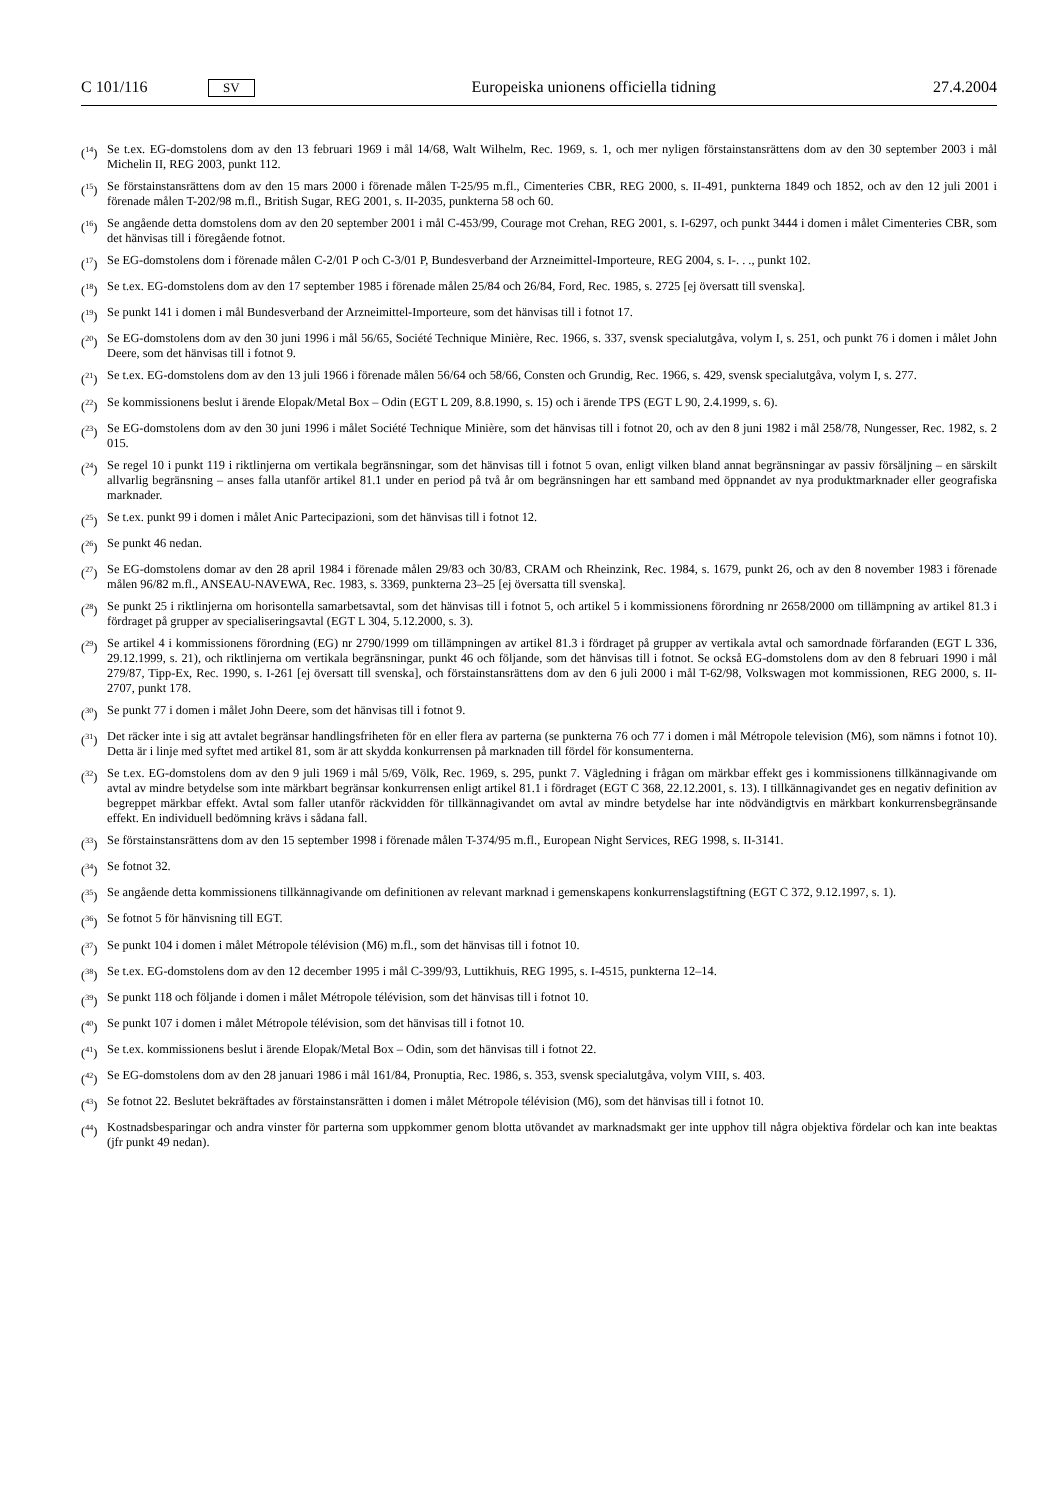C 101/116 SV Europeiska unionens officiella tidning 27.4.2004
(<sup>14</sup>) Se t.ex. EG-domstolens dom av den 13 februari 1969 i mål 14/68, Walt Wilhelm, Rec. 1969, s. 1, och mer nyligen förstainstansrättens dom av den 30 september 2003 i mål Michelin II, REG 2003, punkt 112.
(<sup>15</sup>) Se förstainstansrättens dom av den 15 mars 2000 i förenade målen T-25/95 m.fl., Cimenteries CBR, REG 2000, s. II-491, punkterna 1849 och 1852, och av den 12 juli 2001 i förenade målen T-202/98 m.fl., British Sugar, REG 2001, s. II-2035, punkterna 58 och 60.
(<sup>16</sup>) Se angående detta domstolens dom av den 20 september 2001 i mål C-453/99, Courage mot Crehan, REG 2001, s. I-6297, och punkt 3444 i domen i målet Cimenteries CBR, som det hänvisas till i föregående fotnot.
(<sup>17</sup>) Se EG-domstolens dom i förenade målen C-2/01 P och C-3/01 P, Bundesverband der Arzneimittel-Importeure, REG 2004, s. I-. . ., punkt 102.
(<sup>18</sup>) Se t.ex. EG-domstolens dom av den 17 september 1985 i förenade målen 25/84 och 26/84, Ford, Rec. 1985, s. 2725 [ej översatt till svenska].
(<sup>19</sup>) Se punkt 141 i domen i mål Bundesverband der Arzneimittel-Importeure, som det hänvisas till i fotnot 17.
(<sup>20</sup>) Se EG-domstolens dom av den 30 juni 1996 i mål 56/65, Société Technique Minière, Rec. 1966, s. 337, svensk specialutgåva, volym I, s. 251, och punkt 76 i domen i målet John Deere, som det hänvisas till i fotnot 9.
(<sup>21</sup>) Se t.ex. EG-domstolens dom av den 13 juli 1966 i förenade målen 56/64 och 58/66, Consten och Grundig, Rec. 1966, s. 429, svensk specialutgåva, volym I, s. 277.
(<sup>22</sup>) Se kommissionens beslut i ärende Elopak/Metal Box – Odin (EGT L 209, 8.8.1990, s. 15) och i ärende TPS (EGT L 90, 2.4.1999, s. 6).
(<sup>23</sup>) Se EG-domstolens dom av den 30 juni 1996 i målet Société Technique Minière, som det hänvisas till i fotnot 20, och av den 8 juni 1982 i mål 258/78, Nungesser, Rec. 1982, s. 2 015.
(<sup>24</sup>) Se regel 10 i punkt 119 i riktlinjerna om vertikala begränsningar, som det hänvisas till i fotnot 5 ovan, enligt vilken bland annat begränsningar av passiv försäljning – en särskilt allvarlig begränsning – anses falla utanför artikel 81.1 under en period på två år om begränsningen har ett samband med öppnandet av nya produktmarknader eller geografiska marknader.
(<sup>25</sup>) Se t.ex. punkt 99 i domen i målet Anic Partecipazioni, som det hänvisas till i fotnot 12.
(<sup>26</sup>) Se punkt 46 nedan.
(<sup>27</sup>) Se EG-domstolens domar av den 28 april 1984 i förenade målen 29/83 och 30/83, CRAM och Rheinzink, Rec. 1984, s. 1679, punkt 26, och av den 8 november 1983 i förenade målen 96/82 m.fl., ANSEAU-NAVEWA, Rec. 1983, s. 3369, punkterna 23–25 [ej översatta till svenska].
(<sup>28</sup>) Se punkt 25 i riktlinjerna om horisontella samarbetsavtal, som det hänvisas till i fotnot 5, och artikel 5 i kommissionens förordning nr 2658/2000 om tillämpning av artikel 81.3 i fördraget på grupper av specialiseringsavtal (EGT L 304, 5.12.2000, s. 3).
(<sup>29</sup>) Se artikel 4 i kommissionens förordning (EG) nr 2790/1999 om tillämpningen av artikel 81.3 i fördraget på grupper av vertikala avtal och samordnade förfaranden (EGT L 336, 29.12.1999, s. 21), och riktlinjerna om vertikala begränsningar, punkt 46 och följande, som det hänvisas till i fotnot. Se också EG-domstolens dom av den 8 februari 1990 i mål 279/87, Tipp-Ex, Rec. 1990, s. I-261 [ej översatt till svenska], och förstainstansrättens dom av den 6 juli 2000 i mål T-62/98, Volkswagen mot kommissionen, REG 2000, s. II-2707, punkt 178.
(<sup>30</sup>) Se punkt 77 i domen i målet John Deere, som det hänvisas till i fotnot 9.
(<sup>31</sup>) Det räcker inte i sig att avtalet begränsar handlingsfriheten för en eller flera av parterna (se punkterna 76 och 77 i domen i mål Métropole television (M6), som nämns i fotnot 10). Detta är i linje med syftet med artikel 81, som är att skydda konkurrensen på marknaden till fördel för konsumenterna.
(<sup>32</sup>) Se t.ex. EG-domstolens dom av den 9 juli 1969 i mål 5/69, Völk, Rec. 1969, s. 295, punkt 7. Vägledning i frågan om märkbar effekt ges i kommissionens tillkännagivande om avtal av mindre betydelse som inte märkbart begränsar konkurrensen enligt artikel 81.1 i fördraget (EGT C 368, 22.12.2001, s. 13). I tillkännagivandet ges en negativ definition av begreppet märkbar effekt. Avtal som faller utanför räckvidden för tillkännagivandet om avtal av mindre betydelse har inte nödvändigtvis en märkbart konkurrensbegränsande effekt. En individuell bedömning krävs i sådana fall.
(<sup>33</sup>) Se förstainstansrättens dom av den 15 september 1998 i förenade målen T-374/95 m.fl., European Night Services, REG 1998, s. II-3141.
(<sup>34</sup>) Se fotnot 32.
(<sup>35</sup>) Se angående detta kommissionens tillkännagivande om definitionen av relevant marknad i gemenskapens konkurrenslagstiftning (EGT C 372, 9.12.1997, s. 1).
(<sup>36</sup>) Se fotnot 5 för hänvisning till EGT.
(<sup>37</sup>) Se punkt 104 i domen i målet Métropole télévision (M6) m.fl., som det hänvisas till i fotnot 10.
(<sup>38</sup>) Se t.ex. EG-domstolens dom av den 12 december 1995 i mål C-399/93, Luttikhuis, REG 1995, s. I-4515, punkterna 12–14.
(<sup>39</sup>) Se punkt 118 och följande i domen i målet Métropole télévision, som det hänvisas till i fotnot 10.
(<sup>40</sup>) Se punkt 107 i domen i målet Métropole télévision, som det hänvisas till i fotnot 10.
(<sup>41</sup>) Se t.ex. kommissionens beslut i ärende Elopak/Metal Box – Odin, som det hänvisas till i fotnot 22.
(<sup>42</sup>) Se EG-domstolens dom av den 28 januari 1986 i mål 161/84, Pronuptia, Rec. 1986, s. 353, svensk specialutgåva, volym VIII, s. 403.
(<sup>43</sup>) Se fotnot 22. Beslutet bekräftades av förstainstansrätten i domen i målet Métropole télévision (M6), som det hänvisas till i fotnot 10.
(<sup>44</sup>) Kostnadsbesparingar och andra vinster för parterna som uppkommer genom blotta utövandet av marknadsmakt ger inte upphov till några objektiva fördelar och kan inte beaktas (jfr punkt 49 nedan).